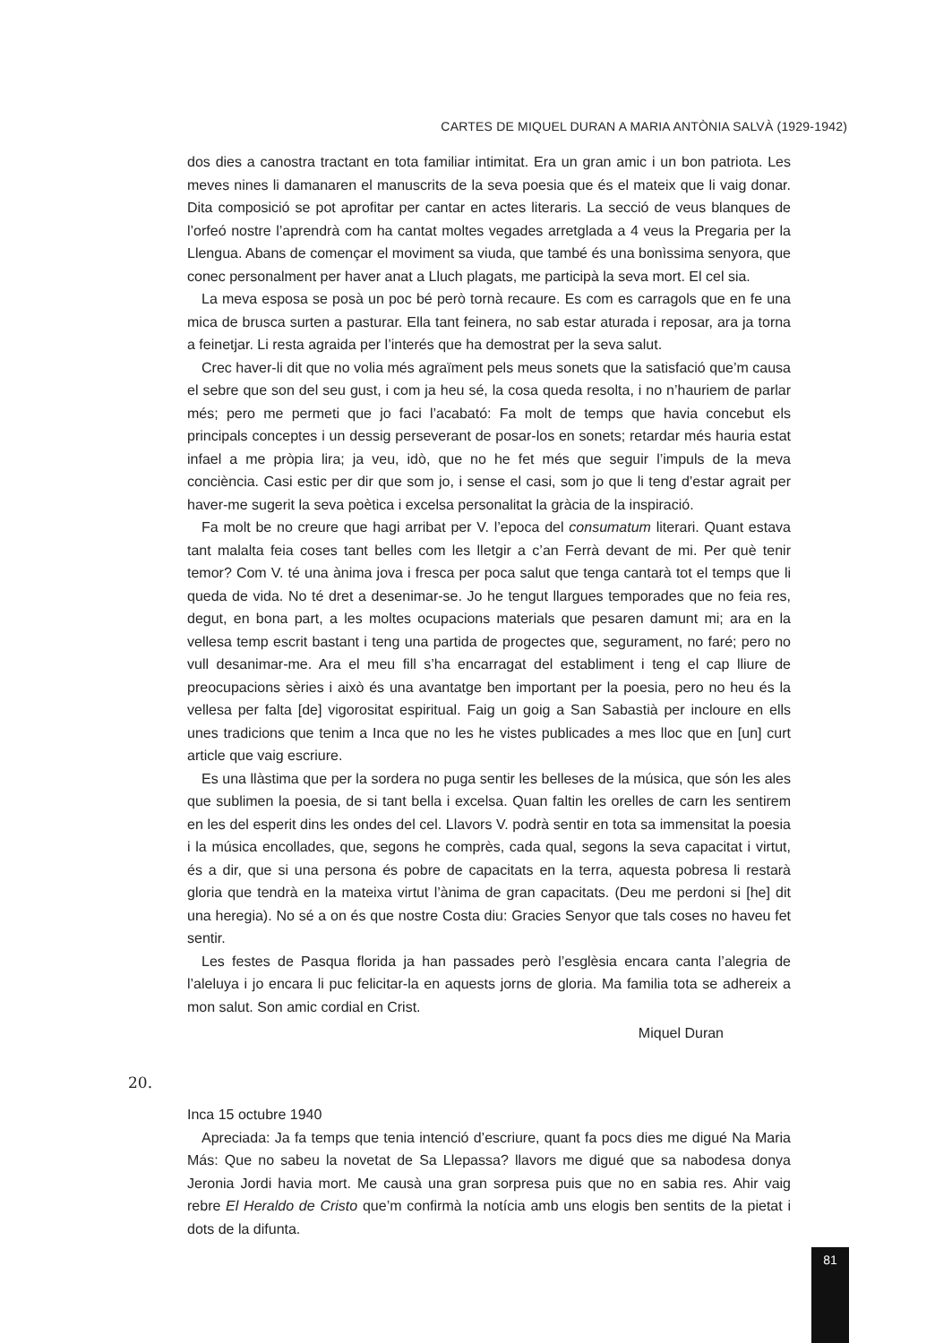CARTES DE MIQUEL DURAN A MARIA ANTÒNIA SALVÀ (1929-1942)
dos dies a canostra tractant en tota familiar intimitat. Era un gran amic i un bon patriota. Les meves nines li damanaren el manuscrits de la seva poesia que és el mateix que li vaig donar. Dita composició se pot aprofitar per cantar en actes literaris. La secció de veus blanques de l’orfeó nostre l’aprendrà com ha cantat moltes vegades arretglada a 4 veus la Pregaria per la Llengua. Abans de començar el moviment sa viuda, que també és una bonìssima senyora, que conec personalment per haver anat a Lluch plagats, me participà la seva mort. El cel sia.
La meva esposa se posà un poc bé però tornà recaure. Es com es carragols que en fe una mica de brusca surten a pasturar. Ella tant feinera, no sab estar aturada i reposar, ara ja torna a feinetjar. Li resta agraida per l’interés que ha demostrat per la seva salut.
Crec haver-li dit que no volia més agraïment pels meus sonets que la satisfació que’m causa el sebre que son del seu gust, i com ja heu sé, la cosa queda resolta, i no n’hauriem de parlar més; pero me permeti que jo faci l’acabató: Fa molt de temps que havia concebut els principals conceptes i un dessig perseverant de posar-los en sonets; retardar més hauria estat infael a me pròpia lira; ja veu, idò, que no he fet més que seguir l’impuls de la meva conciència. Casi estic per dir que som jo, i sense el casi, som jo que li teng d’estar agrait per haver-me sugerit la seva poètica i excelsa personalitat la gràcia de la inspiració.
Fa molt be no creure que hagi arribat per V. l’epoca del consumatum literari. Quant estava tant malalta feia coses tant belles com les lletgir a c’an Ferrà devant de mi. Per què tenir temor? Com V. té una ànima jova i fresca per poca salut que tenga cantarà tot el temps que li queda de vida. No té dret a desenimar-se. Jo he tengut llargues temporades que no feia res, degut, en bona part, a les moltes ocupacions materials que pesaren damunt mi; ara en la vellesa temp escrit bastant i teng una partida de progectes que, segurament, no faré; pero no vull desanimar-me. Ara el meu fill s’ha encarragat del establiment i teng el cap lliure de preocupacions sèries i això és una avantatge ben important per la poesia, pero no heu és la vellesa per falta [de] vigorositat espiritual. Faig un goig a San Sabastià per incloure en ells unes tradicions que tenim a Inca que no les he vistes publicades a mes lloc que en [un] curt article que vaig escriure.
Es una llàstima que per la sordera no puga sentir les belleses de la música, que són les ales que sublimen la poesia, de si tant bella i excelsa. Quan faltin les orelles de carn les sentirem en les del esperit dins les ondes del cel. Llavors V. podrà sentir en tota sa immensitat la poesia i la música encollades, que, segons he comprès, cada qual, segons la seva capacitat i virtut, és a dir, que si una persona és pobre de capacitats en la terra, aquesta pobresa li restarà gloria que tendrà en la mateixa virtut l’ànima de gran capacitats. (Deu me perdoni si [he] dit una heregia). No sé a on és que nostre Costa diu: Gracies Senyor que tals coses no haveu fet sentir.
Les festes de Pasqua florida ja han passades però l’esglèsia encara canta l’alegria de l’aleluya i jo encara li puc felicitar-la en aquests jorns de gloria. Ma familia tota se adhereix a mon salut. Son amic cordial en Crist.
Miquel Duran
20.
Inca 15 octubre 1940
Apreciada: Ja fa temps que tenia intenció d’escriure, quant fa pocs dies me digué Na Maria Más: Que no sabeu la novetat de Sa Llepassa? llavors me digué que sa nabodesa donya Jeronia Jordi havia mort. Me causà una gran sorpresa puis que no en sabia res. Ahir vaig rebre El Heraldo de Cristo que’m confirmà la notícia amb uns elogis ben sentits de la pietat i dots de la difunta.
81